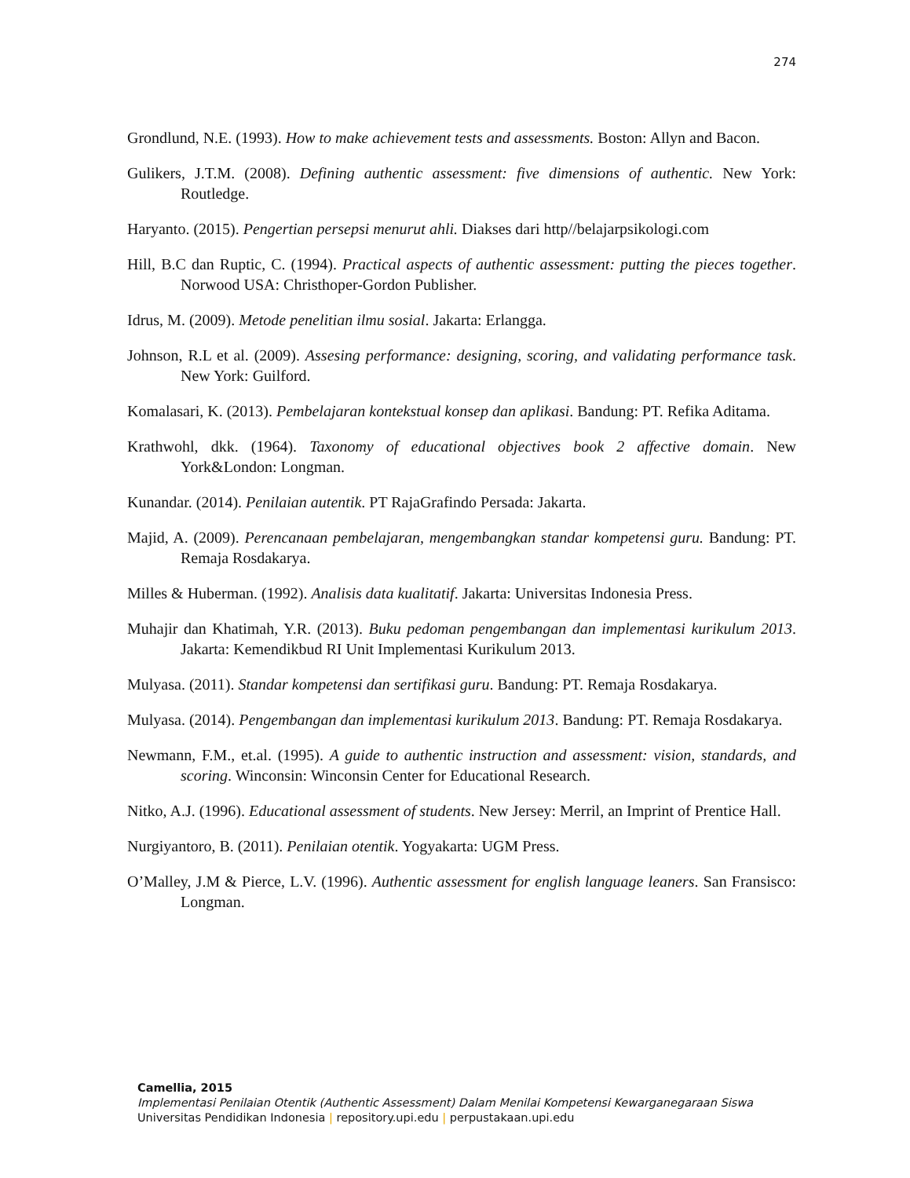274
Grondlund, N.E. (1993). How to make achievement tests and assessments. Boston: Allyn and Bacon.
Gulikers, J.T.M. (2008). Defining authentic assessment: five dimensions of authentic. New York: Routledge.
Haryanto. (2015). Pengertian persepsi menurut ahli. Diakses dari http//belajarpsikologi.com
Hill, B.C dan Ruptic, C. (1994). Practical aspects of authentic assessment: putting the pieces together. Norwood USA: Christhoper-Gordon Publisher.
Idrus, M. (2009). Metode penelitian ilmu sosial. Jakarta: Erlangga.
Johnson, R.L et al. (2009). Assesing performance: designing, scoring, and validating performance task. New York: Guilford.
Komalasari, K. (2013). Pembelajaran kontekstual konsep dan aplikasi. Bandung: PT. Refika Aditama.
Krathwohl, dkk. (1964). Taxonomy of educational objectives book 2 affective domain. New York&London: Longman.
Kunandar. (2014). Penilaian autentik. PT RajaGrafindo Persada: Jakarta.
Majid, A. (2009). Perencanaan pembelajaran, mengembangkan standar kompetensi guru. Bandung: PT. Remaja Rosdakarya.
Milles & Huberman. (1992). Analisis data kualitatif. Jakarta: Universitas Indonesia Press.
Muhajir dan Khatimah, Y.R. (2013). Buku pedoman pengembangan dan implementasi kurikulum 2013. Jakarta: Kemendikbud RI Unit Implementasi Kurikulum 2013.
Mulyasa. (2011). Standar kompetensi dan sertifikasi guru. Bandung: PT. Remaja Rosdakarya.
Mulyasa. (2014). Pengembangan dan implementasi kurikulum 2013. Bandung: PT. Remaja Rosdakarya.
Newmann, F.M., et.al. (1995). A guide to authentic instruction and assessment: vision, standards, and scoring. Winconsin: Winconsin Center for Educational Research.
Nitko, A.J. (1996). Educational assessment of students. New Jersey: Merril, an Imprint of Prentice Hall.
Nurgiyantoro, B. (2011). Penilaian otentik. Yogyakarta: UGM Press.
O’Malley, J.M & Pierce, L.V. (1996). Authentic assessment for english language leaners. San Fransisco: Longman.
Camellia, 2015
Implementasi Penilaian Otentik (Authentic Assessment) Dalam Menilai Kompetensi Kewarganegaraan Siswa
Universitas Pendidikan Indonesia | repository.upi.edu | perpustakaan.upi.edu